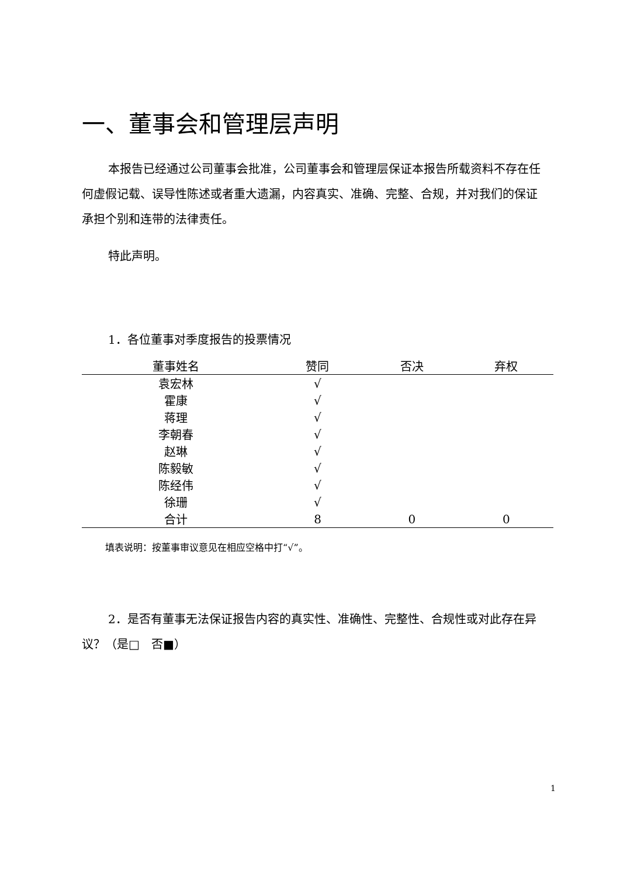一、董事会和管理层声明
本报告已经通过公司董事会批准，公司董事会和管理层保证本报告所载资料不存在任何虚假记载、误导性陈述或者重大遗漏，内容真实、准确、完整、合规，并对我们的保证承担个别和连带的法律责任。
特此声明。
1．各位董事对季度报告的投票情况
| 董事姓名 | 赞同 | 否决 | 弃权 |
| --- | --- | --- | --- |
| 袁宏林 | √ | | |
| 霍康 | √ | | |
| 蒋理 | √ | | |
| 李朝春 | √ | | |
| 赵琳 | √ | | |
| 陈毅敏 | √ | | |
| 陈经伟 | √ | | |
| 徐珊 | √ | | |
| 合计 | 8 | 0 | 0 |
填表说明：按董事审议意见在相应空格中打“√”。
2．是否有董事无法保证报告内容的真实性、准确性、完整性、合规性或对此存在异议？（是□　否■）
1